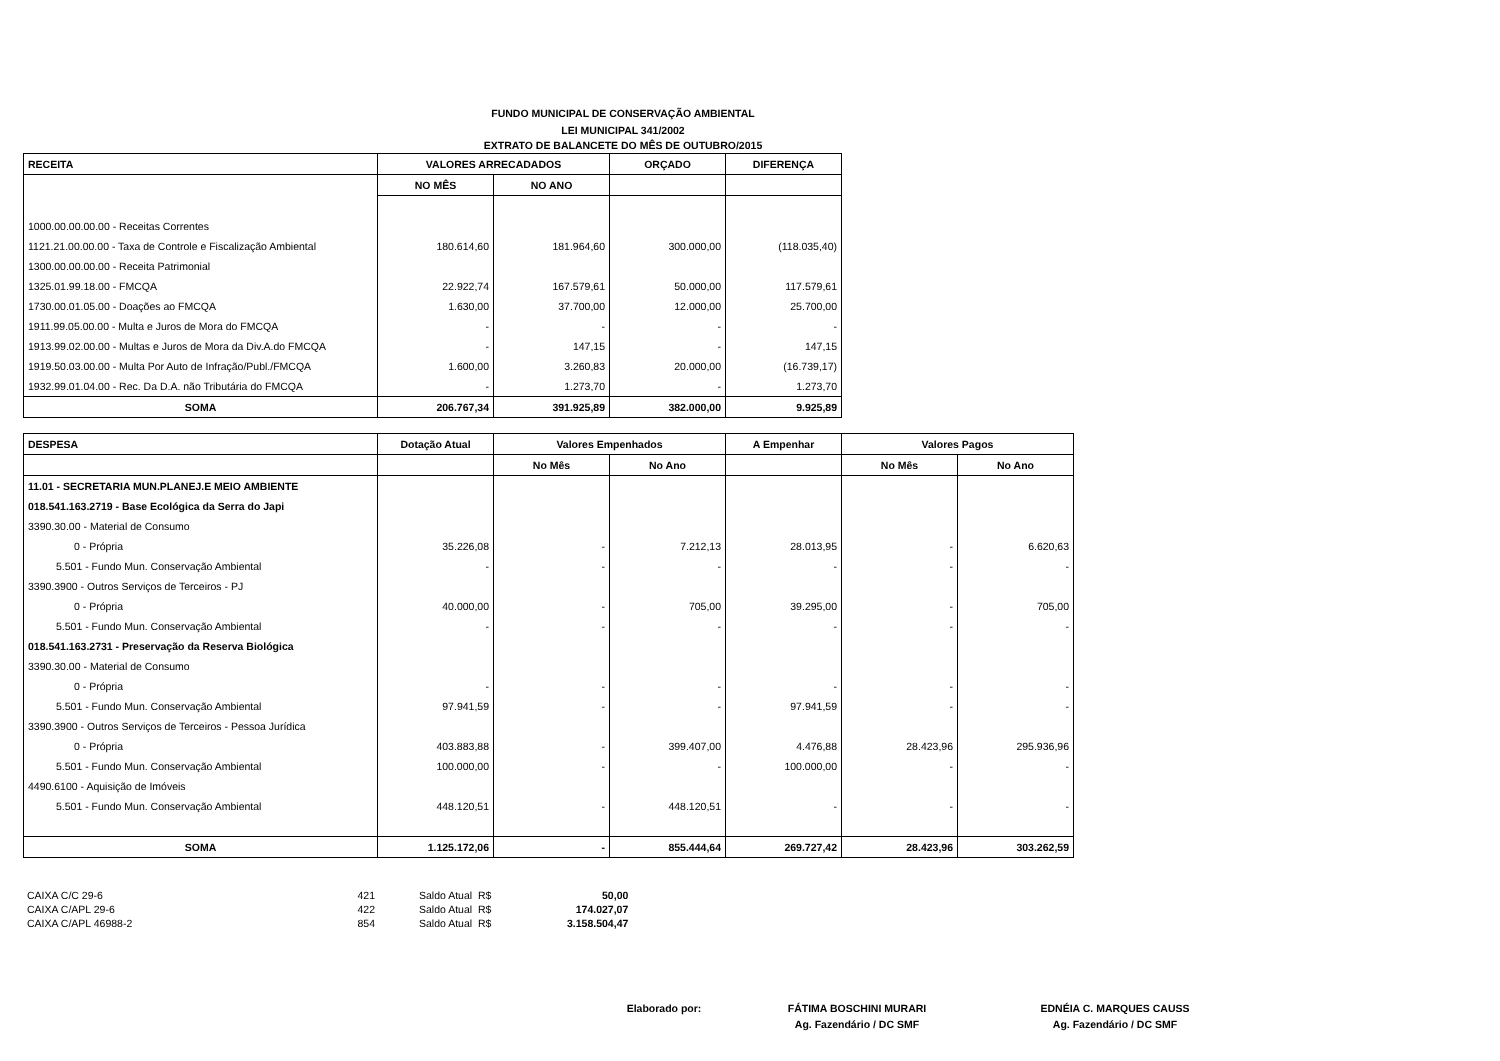FUNDO MUNICIPAL DE CONSERVAÇÃO AMBIENTAL
LEI MUNICIPAL 341/2002
EXTRATO DE BALANCETE DO MÊS DE OUTUBRO/2015
| RECEITA | VALORES ARRECADADOS | | ORÇADO | DIFERENÇA |
| --- | --- | --- | --- | --- |
| | NO MÊS | NO ANO | | |
| 1000.00.00.00.00 - Receitas Correntes | | | | |
| 1121.21.00.00.00 - Taxa de Controle e Fiscalização Ambiental | 180.614,60 | 181.964,60 | 300.000,00 | (118.035,40) |
| 1300.00.00.00.00 - Receita Patrimonial | | | | |
| 1325.01.99.18.00 - FMCQA | 22.922,74 | 167.579,61 | 50.000,00 | 117.579,61 |
| 1730.00.01.05.00 - Doações ao FMCQA | 1.630,00 | 37.700,00 | 12.000,00 | 25.700,00 |
| 1911.99.05.00.00 - Multa e Juros de Mora do FMCQA | - | - | - | - |
| 1913.99.02.00.00 - Multas e Juros de Mora da Div.A.do FMCQA | - | 147,15 | - | 147,15 |
| 1919.50.03.00.00 - Multa Por Auto de Infração/Publ./FMCQA | 1.600,00 | 3.260,83 | 20.000,00 | (16.739,17) |
| 1932.99.01.04.00 - Rec. Da D.A. não Tributária do FMCQA | - | 1.273,70 | - | 1.273,70 |
| SOMA | 206.767,34 | 391.925,89 | 382.000,00 | 9.925,89 |
| DESPESA | Dotação Atual | Valores Empenhados | | A Empenhar | Valores Pagos | |
| --- | --- | --- | --- | --- | --- | --- |
| | | No Mês | No Ano | | No Mês | No Ano |
| 11.01 - SECRETARIA MUN.PLANEJ.E MEIO AMBIENTE | | | | | | |
| 018.541.163.2719 - Base Ecológica da Serra do Japi | | | | | | |
| 3390.30.00 - Material de Consumo | | | | | | |
| 0 - Própria | 35.226,08 | - | 7.212,13 | 28.013,95 | - | 6.620,63 |
| 5.501 - Fundo Mun. Conservação Ambiental | - | - | - | - | - | - |
| 3390.3900 - Outros Serviços de Terceiros - PJ | | | | | | |
| 0 - Própria | 40.000,00 | - | 705,00 | 39.295,00 | - | 705,00 |
| 5.501 - Fundo Mun. Conservação Ambiental | - | - | - | - | - | - |
| 018.541.163.2731 - Preservação da Reserva Biológica | | | | | | |
| 3390.30.00 - Material de Consumo | | | | | | |
| 0 - Própria | - | - | - | - | - | - |
| 5.501 - Fundo Mun. Conservação Ambiental | 97.941,59 | - | - | 97.941,59 | - | - |
| 3390.3900 - Outros Serviços de Terceiros - Pessoa Jurídica | | | | | | |
| 0 - Própria | 403.883,88 | - | 399.407,00 | 4.476,88 | 28.423,96 | 295.936,96 |
| 5.501 - Fundo Mun. Conservação Ambiental | 100.000,00 | - | - | 100.000,00 | - | - |
| 4490.6100 - Aquisição de Imóveis | | | | | | |
| 5.501 - Fundo Mun. Conservação Ambiental | 448.120,51 | - | 448.120,51 | - | - | - |
| SOMA | 1.125.172,06 | - | 855.444,64 | 269.727,42 | 28.423,96 | 303.262,59 |
| CAIXA C/C 29-6 | 421 | Saldo Atual R$ | 50,00 |
| CAIXA C/APL 29-6 | 422 | Saldo Atual R$ | 174.027,07 |
| CAIXA C/APL 46988-2 | 854 | Saldo Atual R$ | 3.158.504,47 |
| Elaborado por: | FÁTIMA BOSCHINI MURARI | EDNÉIA C. MARQUES CAUSS |
| | Ag. Fazendário / DC SMF | Ag. Fazendário / DC SMF |